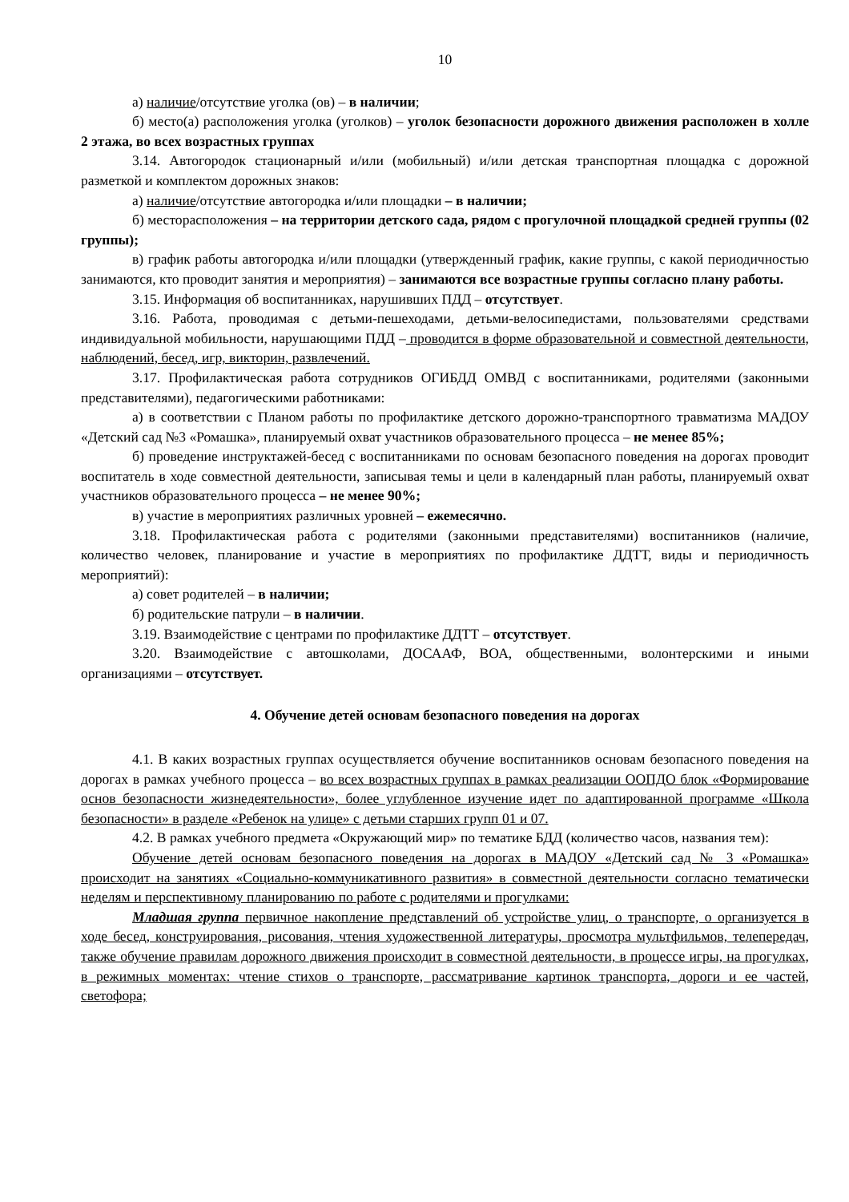10
а) наличие/отсутствие уголка (ов) – в наличии;
б) место(а) расположения уголка (уголков) – уголок безопасности дорожного движения расположен в холле 2 этажа, во всех возрастных группах
3.14. Автогородок стационарный и/или (мобильный) и/или детская транспортная площадка с дорожной разметкой и комплектом дорожных знаков:
а) наличие/отсутствие автогородка и/или площадки – в наличии;
б) месторасположения – на территории детского сада, рядом с прогулочной площадкой средней группы (02 группы);
в) график работы автогородка и/или площадки (утвержденный график, какие группы, с какой периодичностью занимаются, кто проводит занятия и мероприятия) – занимаются все возрастные группы согласно плану работы.
3.15. Информация об воспитанниках, нарушивших ПДД – отсутствует.
3.16. Работа, проводимая с детьми-пешеходами, детьми-велосипедистами, пользователями средствами индивидуальной мобильности, нарушающими ПДД – проводится в форме образовательной и совместной деятельности, наблюдений, бесед, игр, викторин, развлечений.
3.17. Профилактическая работа сотрудников ОГИБДД ОМВД с воспитанниками, родителями (законными представителями), педагогическими работниками:
а) в соответствии с Планом работы по профилактике детского дорожно-транспортного травматизма МАДОУ «Детский сад №3 «Ромашка», планируемый охват участников образовательного процесса – не менее 85%;
б) проведение инструктажей-бесед с воспитанниками по основам безопасного поведения на дорогах проводит воспитатель в ходе совместной деятельности, записывая темы и цели в календарный план работы, планируемый охват участников образовательного процесса – не менее 90%;
в) участие в мероприятиях различных уровней – ежемесячно.
3.18. Профилактическая работа с родителями (законными представителями) воспитанников (наличие, количество человек, планирование и участие в мероприятиях по профилактике ДДТТ, виды и периодичность мероприятий):
а) совет родителей – в наличии;
б) родительские патрули – в наличии.
3.19. Взаимодействие с центрами по профилактике ДДТТ – отсутствует.
3.20. Взаимодействие с автошколами, ДОСААФ, ВОА, общественными, волонтерскими и иными организациями – отсутствует.
4. Обучение детей основам безопасного поведения на дорогах
4.1. В каких возрастных группах осуществляется обучение воспитанников основам безопасного поведения на дорогах в рамках учебного процесса – во всех возрастных группах в рамках реализации ООПДО блок «Формирование основ безопасности жизнедеятельности», более углубленное изучение идет по адаптированной программе «Школа безопасности» в разделе «Ребенок на улице» с детьми старших групп 01 и 07.
4.2. В рамках учебного предмета «Окружающий мир» по тематике БДД (количество часов, названия тем):
Обучение детей основам безопасного поведения на дорогах в МАДОУ «Детский сад № 3 «Ромашка» происходит на занятиях «Социально-коммуникативного развития» в совместной деятельности согласно тематически неделям и перспективному планированию по работе с родителями и прогулками:
Младшая группа первичное накопление представлений об устройстве улиц, о транспорте, о организуется в ходе бесед, конструирования, рисования, чтения художественной литературы, просмотра мультфильмов, телепередач, также обучение правилам дорожного движения происходит в совместной деятельности, в процессе игры, на прогулках, в режимных моментах: чтение стихов о транспорте, рассматривание картинок транспорта, дороги и ее частей, светофора;